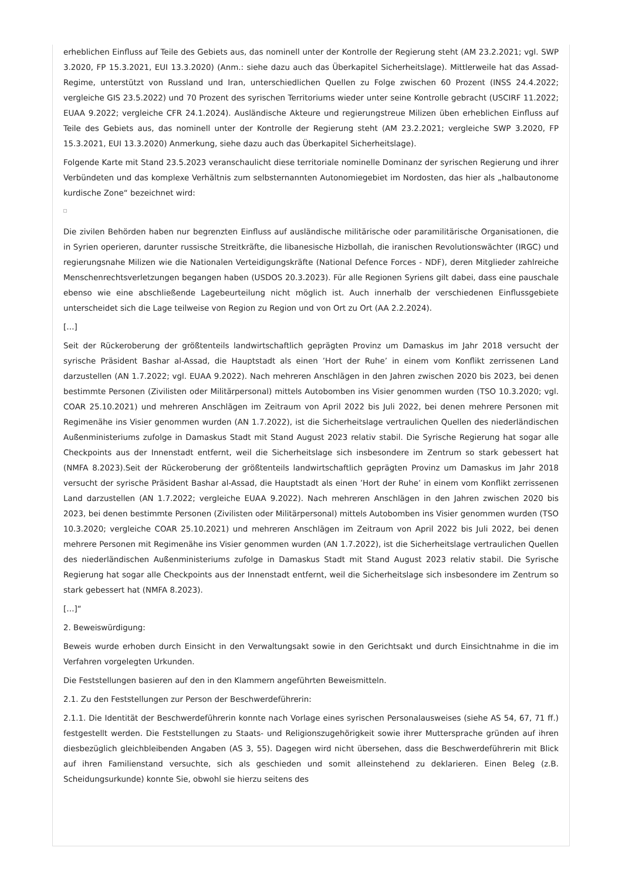erheblichen Einfluss auf Teile des Gebiets aus, das nominell unter der Kontrolle der Regierung steht (AM 23.2.2021; vgl. SWP 3.2020, FP 15.3.2021, EUI 13.3.2020) (Anm.: siehe dazu auch das Überkapitel Sicherheitslage). Mittlerweile hat das Assad-Regime, unterstützt von Russland und Iran, unterschiedlichen Quellen zu Folge zwischen 60 Prozent (INSS 24.4.2022; vergleiche GIS 23.5.2022) und 70 Prozent des syrischen Territoriums wieder unter seine Kontrolle gebracht (USCIRF 11.2022; EUAA 9.2022; vergleiche CFR 24.1.2024). Ausländische Akteure und regierungstreue Milizen üben erheblichen Einfluss auf Teile des Gebiets aus, das nominell unter der Kontrolle der Regierung steht (AM 23.2.2021; vergleiche SWP 3.2020, FP 15.3.2021, EUI 13.3.2020) Anmerkung, siehe dazu auch das Überkapitel Sicherheitslage).
Folgende Karte mit Stand 23.5.2023 veranschaulicht diese territoriale nominelle Dominanz der syrischen Regierung und ihrer Verbündeten und das komplexe Verhältnis zum selbsternannten Autonomiegebiet im Nordosten, das hier als „halbautonome kurdische Zone“ bezeichnet wird:
Die zivilen Behörden haben nur begrenzten Einfluss auf ausländische militärische oder paramilitärische Organisationen, die in Syrien operieren, darunter russische Streitkräfte, die libanesische Hizbollah, die iranischen Revolutionswächter (IRGC) und regierungsnahe Milizen wie die Nationalen Verteidigungskräfte (National Defence Forces - NDF), deren Mitglieder zahlreiche Menschenrechtsverletzungen begangen haben (USDOS 20.3.2023). Für alle Regionen Syriens gilt dabei, dass eine pauschale ebenso wie eine abschließende Lagebeurteilung nicht möglich ist. Auch innerhalb der verschiedenen Einflussgebiete unterscheidet sich die Lage teilweise von Region zu Region und von Ort zu Ort (AA 2.2.2024).
[…]
Seit der Rückeroberung der größtenteils landwirtschaftlich geprägten Provinz um Damaskus im Jahr 2018 versucht der syrische Präsident Bashar al-Assad, die Hauptstadt als einen ’Hort der Ruhe’ in einem vom Konflikt zerrissenen Land darzustellen (AN 1.7.2022; vgl. EUAA 9.2022). Nach mehreren Anschlägen in den Jahren zwischen 2020 bis 2023, bei denen bestimmte Personen (Zivilisten oder Militärpersonal) mittels Autobomben ins Visier genommen wurden (TSO 10.3.2020; vgl. COAR 25.10.2021) und mehreren Anschlägen im Zeitraum von April 2022 bis Juli 2022, bei denen mehrere Personen mit Regimenähe ins Visier genommen wurden (AN 1.7.2022), ist die Sicherheitslage vertraulichen Quellen des niederländischen Außenministeriums zufolge in Damaskus Stadt mit Stand August 2023 relativ stabil. Die Syrische Regierung hat sogar alle Checkpoints aus der Innenstadt entfernt, weil die Sicherheitslage sich insbesondere im Zentrum so stark gebessert hat (NMFA 8.2023).Seit der Rückeroberung der größtenteils landwirtschaftlich geprägten Provinz um Damaskus im Jahr 2018 versucht der syrische Präsident Bashar al-Assad, die Hauptstadt als einen ’Hort der Ruhe’ in einem vom Konflikt zerrissenen Land darzustellen (AN 1.7.2022; vergleiche EUAA 9.2022). Nach mehreren Anschlägen in den Jahren zwischen 2020 bis 2023, bei denen bestimmte Personen (Zivilisten oder Militärpersonal) mittels Autobomben ins Visier genommen wurden (TSO 10.3.2020; vergleiche COAR 25.10.2021) und mehreren Anschlägen im Zeitraum von April 2022 bis Juli 2022, bei denen mehrere Personen mit Regimenähe ins Visier genommen wurden (AN 1.7.2022), ist die Sicherheitslage vertraulichen Quellen des niederländischen Außenministeriums zufolge in Damaskus Stadt mit Stand August 2023 relativ stabil. Die Syrische Regierung hat sogar alle Checkpoints aus der Innenstadt entfernt, weil die Sicherheitslage sich insbesondere im Zentrum so stark gebessert hat (NMFA 8.2023).
[…]“
2. Beweiswürdigung:
Beweis wurde erhoben durch Einsicht in den Verwaltungsakt sowie in den Gerichtsakt und durch Einsichtnahme in die im Verfahren vorgelegten Urkunden.
Die Feststellungen basieren auf den in den Klammern angeführten Beweismitteln.
2.1. Zu den Feststellungen zur Person der Beschwerdeführerin:
2.1.1. Die Identität der Beschwerdeführerin konnte nach Vorlage eines syrischen Personalausweises (siehe AS 54, 67, 71 ff.) festgestellt werden. Die Feststellungen zu Staats- und Religionszugehörigkeit sowie ihrer Muttersprache gründen auf ihren diesbezüglich gleichbleibenden Angaben (AS 3, 55). Dagegen wird nicht übersehen, dass die Beschwerdeführerin mit Blick auf ihren Familienstand versuchte, sich als geschieden und somit alleinstehend zu deklarieren. Einen Beleg (z.B. Scheidungsurkunde) konnte Sie, obwohl sie hierzu seitens des